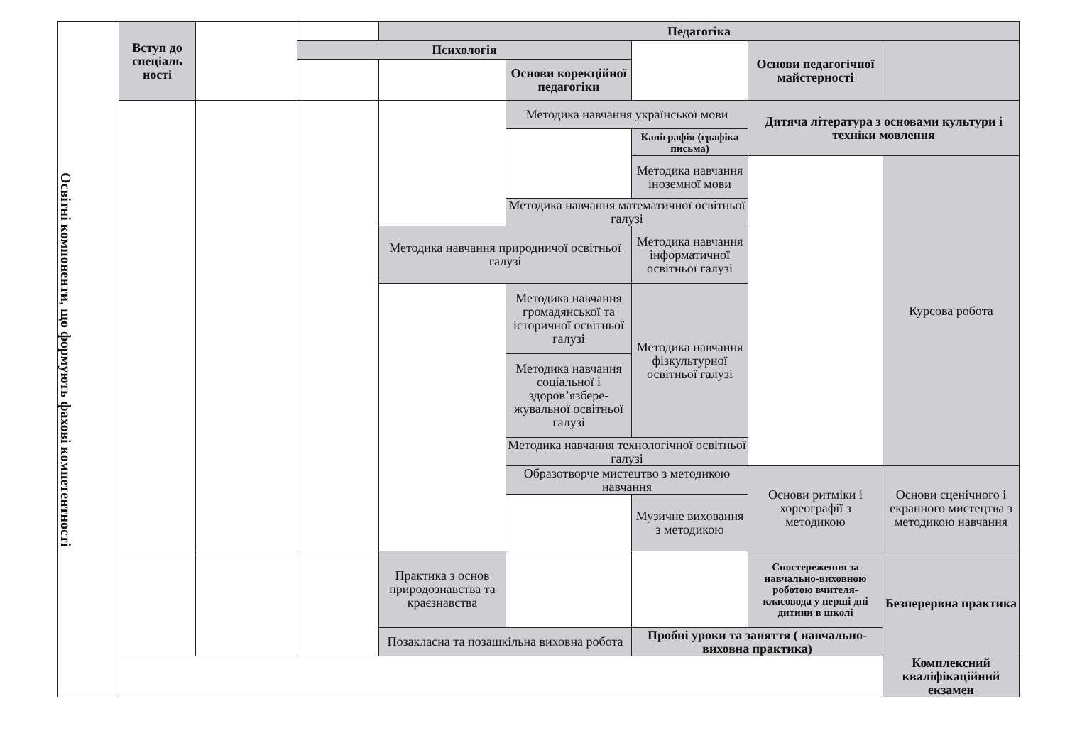| Освітні компоненти, що формують фахові компетентності | Вступ до спеціаль ності | | | Педагогіка | | | | |
| | | | Психологія | | | | Основи педагогічної майстерності | |
| | | | | | Основи корекційної педагогіки | | | |
| | | | | | Методика навчання української мови | | Дитяча література з основами культури і техніки мовлення | |
| | | | | | | Каліграфія (графіка письма) | | |
| | | | | | | Методика навчання іноземної мови | | Курсова робота |
| | | | | | Методика навчання математичної освітньої галузі | | | |
| | | | | Методика навчання природничої освітньої галузі | | Методика навчання інформатичної освітньої галузі | | |
| | | | | | Методика навчання громадянської та історичної освітньої галузі | Методика навчання фізкультурної освітньої галузі | | |
| | | | | | Методика навчання соціальної і здоров’язбере-жувальної освітньої галузі | | | |
| | | | | | Методика навчання технологічної освітньої галузі | | | |
| | | | | | Образотворче мистецтво з методикою навчання | | Основи ритміки і хореографії з методикою | Основи сценічного і екранного мистецтва з методикою навчання |
| | | | | | | Музичне виховання з методикою | | |
| | | | | Практика з основ природознавства та краєзнавства | | | Спостереження за навчально-виховною роботою вчителя-класовода у перші дні дитини в школі | Безперервна практика |
| | | | | Позакласна та позашкільна виховна робота | | Пробні уроки та заняття ( навчально-виховна практика) | | |
| | | | | | | | | Комплексний кваліфікаційний екзамен |